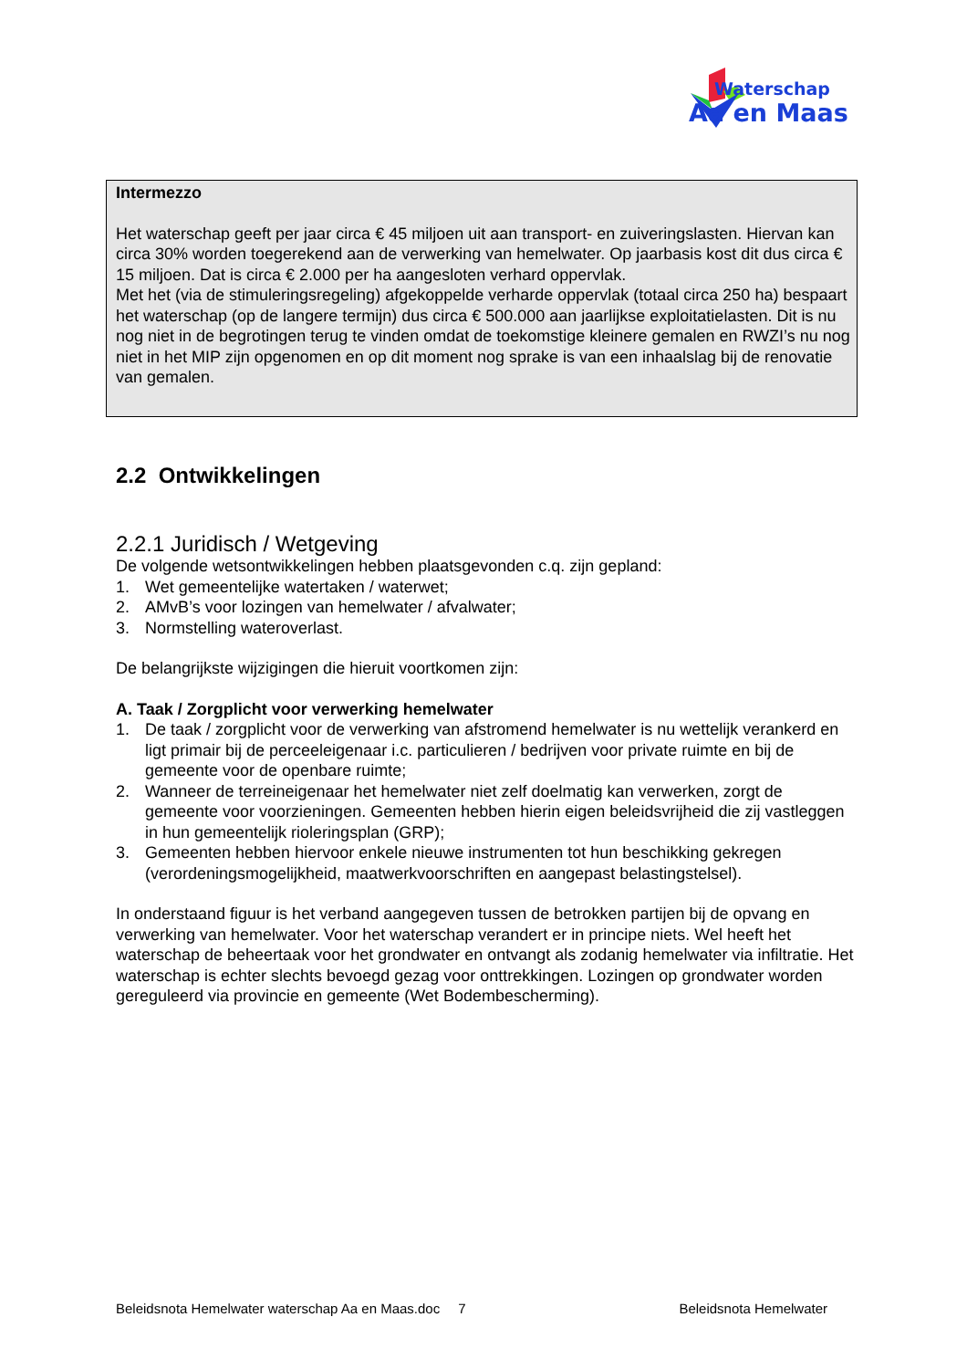Waterschap
Aa en Maas
Intermezzo
Het waterschap geeft per jaar circa € 45 miljoen uit aan transport- en zuiveringslasten. Hiervan kan circa 30% worden toegerekend aan de verwerking van hemelwater. Op jaarbasis kost dit dus circa € 15 miljoen. Dat is circa € 2.000 per ha aangesloten verhard oppervlak.
Met het (via de stimuleringsregeling) afgekoppelde verharde oppervlak (totaal circa 250 ha) bespaart het waterschap (op de langere termijn) dus circa € 500.000 aan jaarlijkse exploitatielasten. Dit is nu nog niet in de begrotingen terug te vinden omdat de toekomstige kleinere gemalen en RWZI’s nu nog niet in het MIP zijn opgenomen en op dit moment nog sprake is van een inhaalslag bij de renovatie van gemalen.
2.2 Ontwikkelingen
2.2.1 Juridisch / Wetgeving
De volgende wetsontwikkelingen hebben plaatsgevonden c.q. zijn gepland:
1. Wet gemeentelijke watertaken / waterwet;
2. AMvB’s voor lozingen van hemelwater / afvalwater;
3. Normstelling wateroverlast.
De belangrijkste wijzigingen die hieruit voortkomen zijn:
A. Taak / Zorgplicht voor verwerking hemelwater
1. De taak / zorgplicht voor de verwerking van afstromend hemelwater is nu wettelijk verankerd en ligt primair bij de perceeleigenaar i.c. particulieren / bedrijven voor private ruimte en bij de gemeente voor de openbare ruimte;
2. Wanneer de terreineigenaar het hemelwater niet zelf doelmatig kan verwerken, zorgt de gemeente voor voorzieningen. Gemeenten hebben hierin eigen beleidsvrijheid die zij vastleggen in hun gemeentelijk rioleringsplan (GRP);
3. Gemeenten hebben hiervoor enkele nieuwe instrumenten tot hun beschikking gekregen (verordeningsmogelijkheid, maatwerkvoorschriften en aangepast belastingstelsel).
In onderstaand figuur is het verband aangegeven tussen de betrokken partijen bij de opvang en verwerking van hemelwater. Voor het waterschap verandert er in principe niets. Wel heeft het waterschap de beheertaak voor het grondwater en ontvangt als zodanig hemelwater via infiltratie. Het waterschap is echter slechts bevoegd gezag voor onttrekkingen. Lozingen op grondwater worden gereguleerd via provincie en gemeente (Wet Bodembescherming).
Beleidsnota Hemelwater waterschap Aa en Maas.doc 7 Beleidsnota Hemelwater